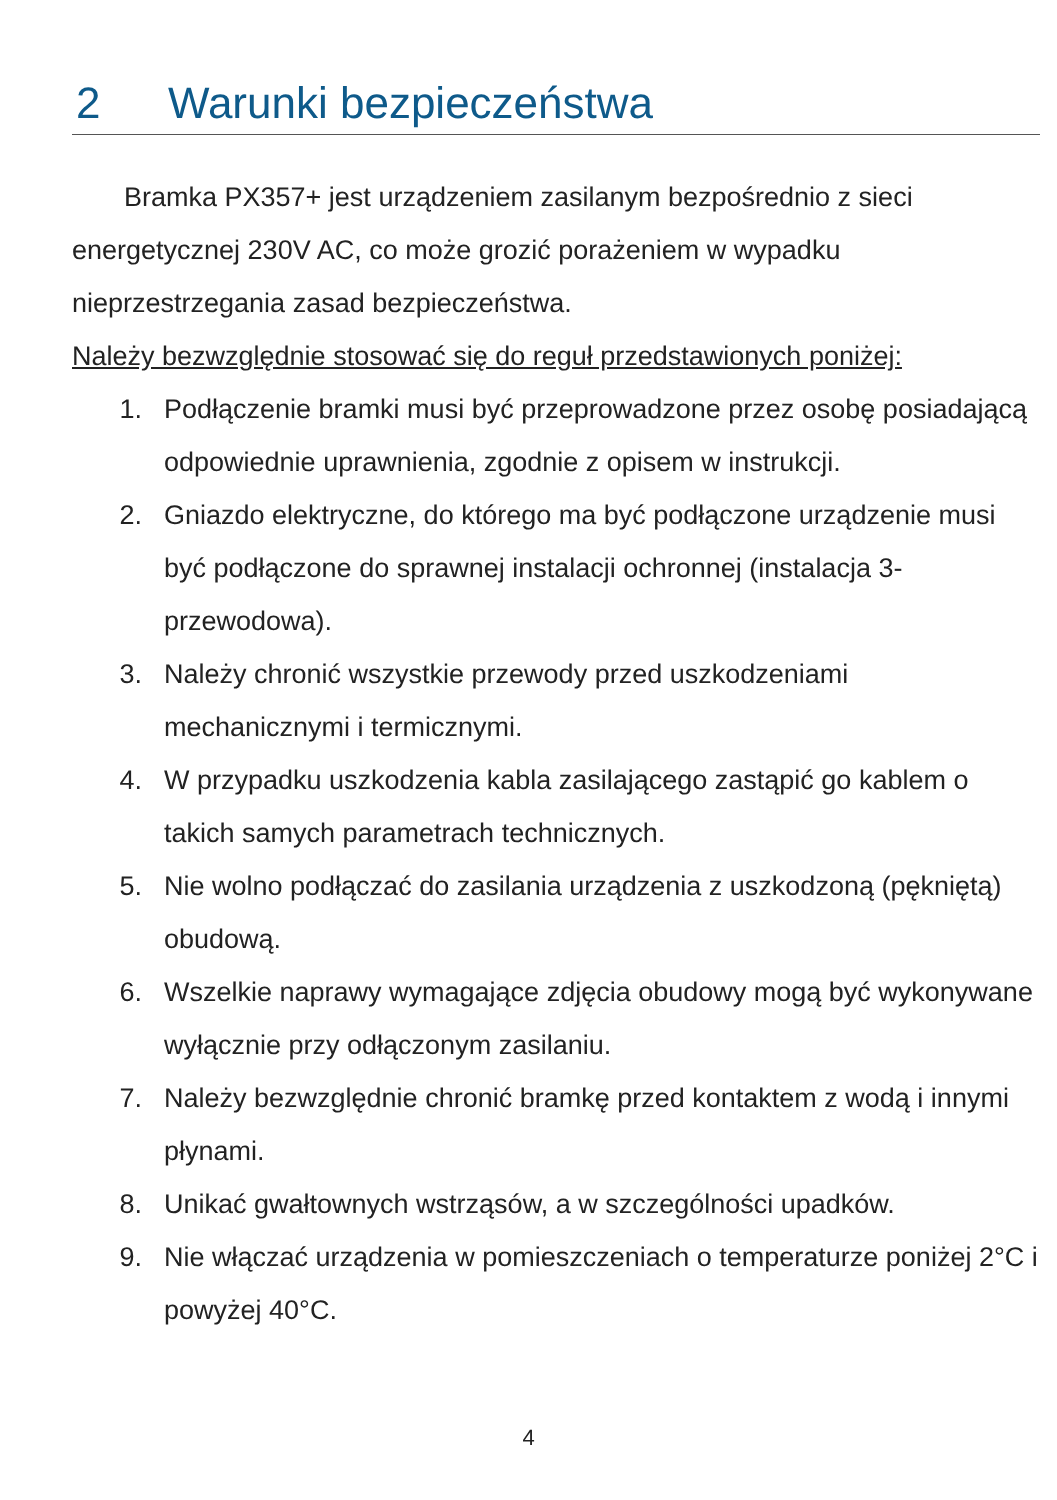2 Warunki bezpieczeństwa
Bramka PX357+ jest urządzeniem zasilanym bezpośrednio z sieci energetycznej 230V AC, co może grozić porażeniem w wypadku nieprzestrzegania zasad bezpieczeństwa.
Należy bezwzględnie stosować się do reguł przedstawionych poniżej:
1. Podłączenie bramki musi być przeprowadzone przez osobę posiadającą odpowiednie uprawnienia, zgodnie z opisem w instrukcji.
2. Gniazdo elektryczne, do którego ma być podłączone urządzenie musi być podłączone do sprawnej instalacji ochronnej (instalacja 3-przewodowa).
3. Należy chronić wszystkie przewody przed uszkodzeniami mechanicznymi i termicznymi.
4. W przypadku uszkodzenia kabla zasilającego zastąpić go kablem o takich samych parametrach technicznych.
5. Nie wolno podłączać do zasilania urządzenia z uszkodzoną (pękniętą) obudową.
6. Wszelkie naprawy wymagające zdjęcia obudowy mogą być wykonywane wyłącznie przy odłączonym zasilaniu.
7. Należy bezwzględnie chronić bramkę przed kontaktem z wodą i innymi płynami.
8. Unikać gwałtownych wstrząsów, a w szczególności upadków.
9. Nie włączać urządzenia w pomieszczeniach o temperaturze poniżej 2°C i powyżej 40°C.
4